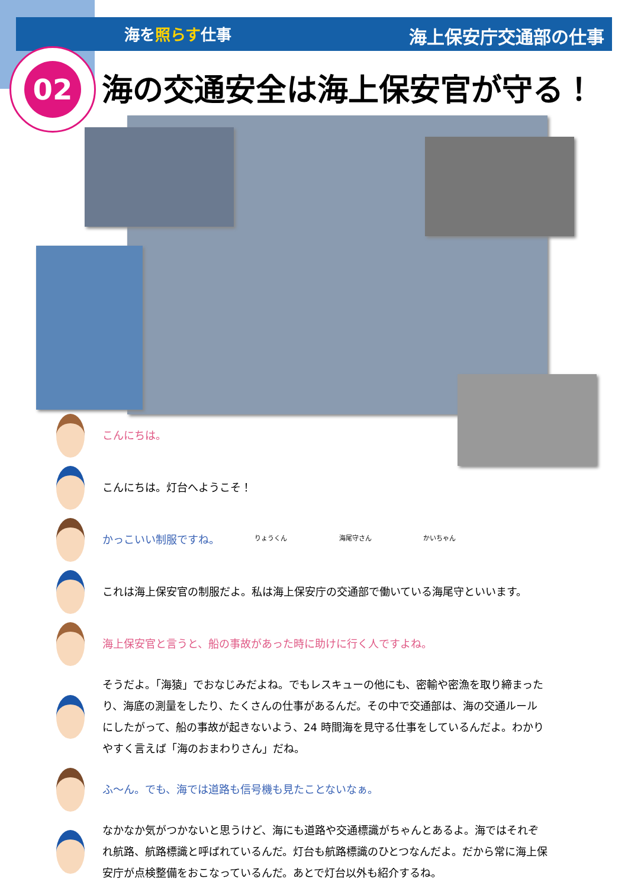海を照らす仕事 海上保安庁交通部の仕事
02
海の交通安全は海上保安官が守る！
りょうくん 海尾守さん かいちゃん
こんにちは。
こんにちは。灯台へようこそ！
かっこいい制服ですね。
これは海上保安官の制服だよ。私は海上保安庁の交通部で働いている海尾守といいます。
海上保安官と言うと、船の事故があった時に助けに行く人ですよね。
そうだよ。「海猿」でおなじみだよね。でもレスキューの他にも、密輸や密漁を取り締まったり、海底の測量をしたり、たくさんの仕事があるんだ。その中で交通部は、海の交通ルールにしたがって、船の事故が起きないよう、24 時間海を見守る仕事をしているんだよ。わかりやすく言えば「海のおまわりさん」だね。
ふ～ん。でも、海では道路も信号機も見たことないなぁ。
なかなか気がつかないと思うけど、海にも道路や交通標識がちゃんとあるよ。海ではそれぞれ航路、航路標識と呼ばれているんだ。灯台も航路標識のひとつなんだよ。だから常に海上保安庁が点検整備をおこなっているんだ。あとで灯台以外も紹介するね。